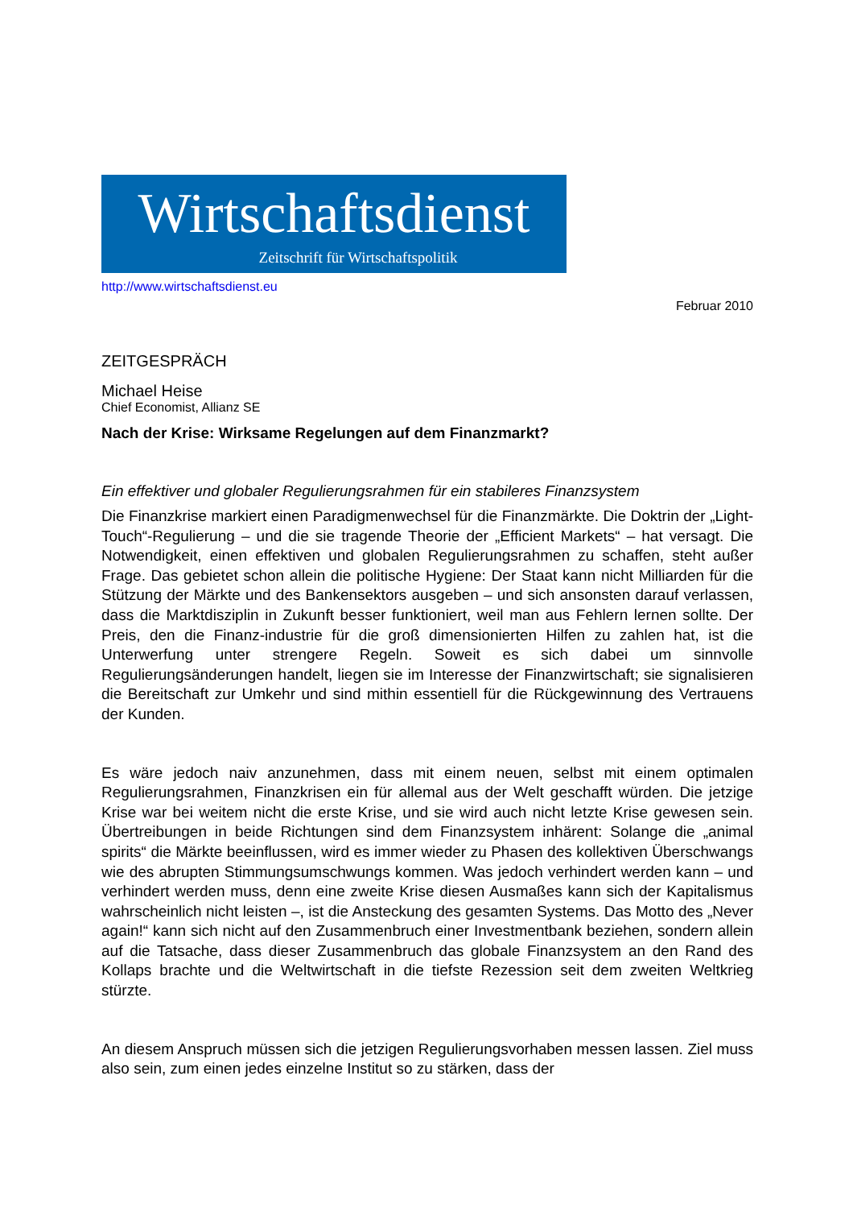Wirtschaftsdienst
Zeitschrift für Wirtschaftspolitik
http://www.wirtschaftsdienst.eu
Februar 2010
ZEITGESPRÄCH
Michael Heise
Chief Economist, Allianz SE
Nach der Krise: Wirksame Regelungen auf dem Finanzmarkt?
Ein effektiver und globaler Regulierungsrahmen für ein stabileres Finanzsystem
Die Finanzkrise markiert einen Paradigmenwechsel für die Finanzmärkte. Die Doktrin der „Light-Touch“-Regulierung – und die sie tragende Theorie der „Efficient Markets“ – hat versagt. Die Notwendigkeit, einen effektiven und globalen Regulierungsrahmen zu schaffen, steht außer Frage. Das gebietet schon allein die politische Hygiene: Der Staat kann nicht Milliarden für die Stützung der Märkte und des Bankensektors ausgeben – und sich ansonsten darauf verlassen, dass die Marktdisziplin in Zukunft besser funktioniert, weil man aus Fehlern lernen sollte. Der Preis, den die Finanz-industrie für die groß dimensionierten Hilfen zu zahlen hat, ist die Unterwerfung unter strengere Regeln. Soweit es sich dabei um sinnvolle Regulierungsänderungen handelt, liegen sie im Interesse der Finanzwirtschaft; sie signalisieren die Bereitschaft zur Umkehr und sind mithin essentiell für die Rückgewinnung des Vertrauens der Kunden.
Es wäre jedoch naiv anzunehmen, dass mit einem neuen, selbst mit einem optimalen Regulierungsrahmen, Finanzkrisen ein für allemal aus der Welt geschafft würden. Die jetzige Krise war bei weitem nicht die erste Krise, und sie wird auch nicht letzte Krise gewesen sein. Übertreibungen in beide Richtungen sind dem Finanzsystem inhärent: Solange die „animal spirits“ die Märkte beeinflussen, wird es immer wieder zu Phasen des kollektiven Überschwangs wie des abrupten Stimmungsumschwungs kommen. Was jedoch verhindert werden kann – und verhindert werden muss, denn eine zweite Krise diesen Ausmaßes kann sich der Kapitalismus wahrscheinlich nicht leisten –, ist die Ansteckung des gesamten Systems. Das Motto des „Never again!“ kann sich nicht auf den Zusammenbruch einer Investmentbank beziehen, sondern allein auf die Tatsache, dass dieser Zusammenbruch das globale Finanzsystem an den Rand des Kollaps brachte und die Weltwirtschaft in die tiefste Rezession seit dem zweiten Weltkrieg stürzte.
An diesem Anspruch müssen sich die jetzigen Regulierungsvorhaben messen lassen. Ziel muss also sein, zum einen jedes einzelne Institut so zu stärken, dass der